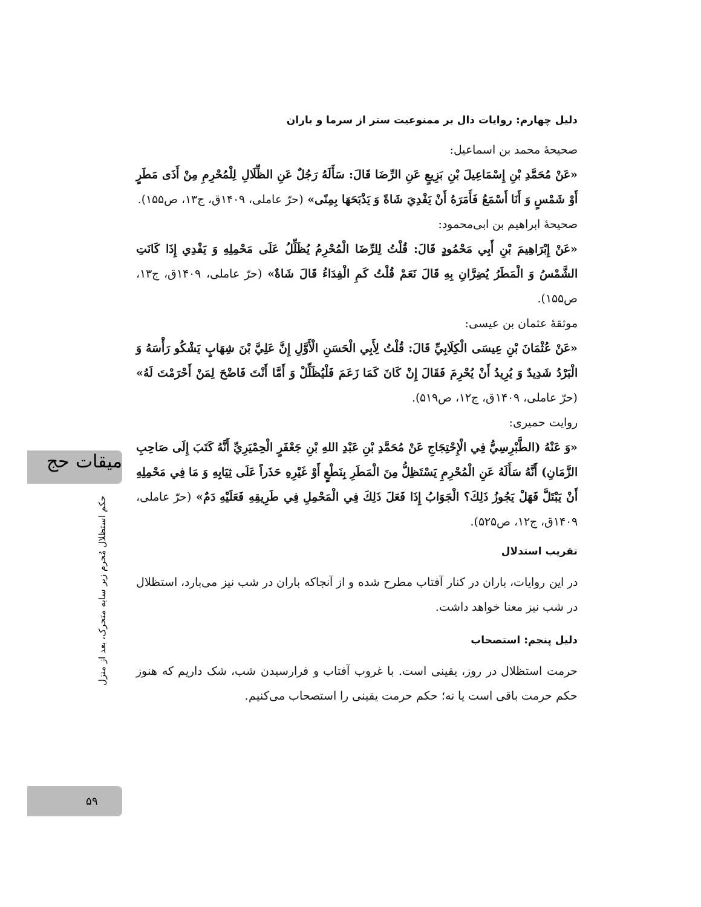میقات حج
حکم استظلال مُحرم زیر سایه متحرک، بعد از منزل
۵۹
دلیل چهارم: روایات دال بر ممنوعیت ستر از سرما و باران
صحیحهٔ محمد بن اسماعیل:
«عَنْ مُحَمَّدِ بْنِ إِسْمَاعِيلَ بْنِ بَزِيعٍ عَنِ الرِّضَا قَالَ: سَأَلَهُ رَجُلٌ عَنِ الظِّلَالِ لِلْمُحْرِمِ مِنْ أَذَى مَطَرٍ أَوْ شَمْسٍ وَ أَنَا أَسْمَعُ فَأَمَرَهُ أَنْ يَفْدِيَ شَاةً وَ يَذْبَحَهَا بِمِنًى» (حرّ عاملی، ۱۴۰۹ق، ج۱۳، ص۱۵۵).
صحیحهٔ ابراهیم بن ابی‌محمود:
«عَنْ إِبْرَاهِيمَ بْنِ أَبِي مَحْمُودٍ قَالَ: قُلْتُ لِلرِّضَا الْمُحْرِمُ يُظَلِّلُ عَلَى مَحْمِلِهِ وَ يَفْدِي إِذَا كَانَتِ الشَّمْسُ وَ الْمَطَرُ يُضِرَّانِ بِهِ قَالَ نَعَمْ قُلْتُ كَمِ الْفِدَاءُ قَالَ شَاةٌ» (حرّ عاملی، ۱۴۰۹ق، ج۱۳، ص۱۵۵).
موثقهٔ عثمان بن عیسی:
«عَنْ عُثْمَانَ بْنِ عِيسَى الْكِلَابِيِّ قَالَ: قُلْتُ لِأَبِي الْحَسَنِ الْأَوَّلِ إِنَّ عَلِيَّ بْنَ شِهَابٍ يَشْكُو رَأْسَهُ وَ الْبَرْدُ شَدِيدٌ وَ يُرِيدُ أَنْ يُحْرِمَ فَقَالَ إِنْ كَانَ كَمَا زَعَمَ فَلْيُظَلِّلْ وَ أَمَّا أَنْتَ فَاضْحَ لِمَنْ أَحْرَمْتَ لَهُ» (حرّ عاملی، ۱۴۰۹ق، ج۱۲، ص۵۱۹).
روایت حمیری:
«وَ عَنْهُ (الطَّبْرِسِيُّ فِي الْإِحْتِجَاجِ عَنْ مُحَمَّدِ بْنِ عَبْدِ اللهِ بْنِ جَعْفَرٍ الْحِمْيَرِيِّ أَنَّهُ كَتَبَ إِلَى صَاحِبِ الزَّمَانِ) أَنَّهُ سَأَلَهُ عَنِ الْمُحْرِمِ يَسْتَظِلُّ مِنَ الْمَطَرِ بِنَطْعٍ أَوْ غَيْرِهِ حَذَراً عَلَى ثِيَابِهِ وَ مَا فِي مَحْمِلِهِ أَنْ يَبْتَلَّ فَهَلْ يَجُوزُ ذَلِكَ؟ الْجَوَابُ إِذَا فَعَلَ ذَلِكَ فِي الْمَحْمِلِ فِي طَرِيقِهِ فَعَلَيْهِ دَمٌ» (حرّ عاملی، ۱۴۰۹ق، ج۱۲، ص۵۲۵).
تقریب استدلال
در این روایات، باران در کنار آفتاب مطرح شده و از آنجاکه باران در شب نیز می‌بارد، استظلال در شب نیز معنا خواهد داشت.
دلیل پنجم: استصحاب
حرمت استظلال در روز، یقینی است. با غروب آفتاب و فرارسیدن شب، شک داریم که هنوز حکم حرمت باقی است یا نه؛ حکم حرمت یقینی را استصحاب می‌کنیم.